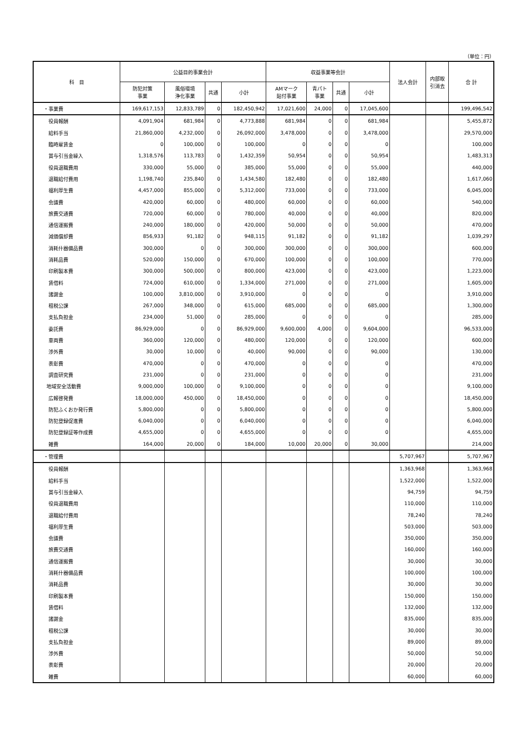（単位：円）
| 科 目 | 公益目的事業会計 | | | | 収益事業等会計 | | | | 法人会計 | 内部取 引消去 | 合 計 |
| --- | --- | --- | --- | --- | --- | --- | --- | --- | --- | --- | --- |
| | 防犯対策 事業 | 風俗環境 浄化事業 | 共通 | 小計 | AMマーク 貼付事業 | 青パト 事業 | 共通 | 小計 | | | |
| ・事業費 | 169,617,153 | 12,833,789 | 0 | 182,450,942 | 17,021,600 | 24,000 | 0 | 17,045,600 | | | 199,496,542 |
| 役員報酬 | 4,091,904 | 681,984 | 0 | 4,773,888 | 681,984 | 0 | 0 | 681,984 | | | 5,455,872 |
| 給料手当 | 21,860,000 | 4,232,000 | 0 | 26,092,000 | 3,478,000 | 0 | 0 | 3,478,000 | | | 29,570,000 |
| 臨時雇賃金 | 0 | 100,000 | 0 | 100,000 | 0 | 0 | 0 | 0 | | | 100,000 |
| 賞与引当金繰入 | 1,318,576 | 113,783 | 0 | 1,432,359 | 50,954 | 0 | 0 | 50,954 | | | 1,483,313 |
| 役員退職費用 | 330,000 | 55,000 | 0 | 385,000 | 55,000 | 0 | 0 | 55,000 | | | 440,000 |
| 退職給付費用 | 1,198,740 | 235,840 | 0 | 1,434,580 | 182,480 | 0 | 0 | 182,480 | | | 1,617,060 |
| 福利厚生費 | 4,457,000 | 855,000 | 0 | 5,312,000 | 733,000 | 0 | 0 | 733,000 | | | 6,045,000 |
| 会議費 | 420,000 | 60,000 | 0 | 480,000 | 60,000 | 0 | 0 | 60,000 | | | 540,000 |
| 旅費交通費 | 720,000 | 60,000 | 0 | 780,000 | 40,000 | 0 | 0 | 40,000 | | | 820,000 |
| 通信運搬費 | 240,000 | 180,000 | 0 | 420,000 | 50,000 | 0 | 0 | 50,000 | | | 470,000 |
| 減価償却費 | 856,933 | 91,182 | 0 | 948,115 | 91,182 | 0 | 0 | 91,182 | | | 1,039,297 |
| 消耗什器備品費 | 300,000 | 0 | 0 | 300,000 | 300,000 | 0 | 0 | 300,000 | | | 600,000 |
| 消耗品費 | 520,000 | 150,000 | 0 | 670,000 | 100,000 | 0 | 0 | 100,000 | | | 770,000 |
| 印刷製本費 | 300,000 | 500,000 | 0 | 800,000 | 423,000 | 0 | 0 | 423,000 | | | 1,223,000 |
| 賃借料 | 724,000 | 610,000 | 0 | 1,334,000 | 271,000 | 0 | 0 | 271,000 | | | 1,605,000 |
| 諸謝金 | 100,000 | 3,810,000 | 0 | 3,910,000 | 0 | 0 | 0 | 0 | | | 3,910,000 |
| 租税公課 | 267,000 | 348,000 | 0 | 615,000 | 685,000 | 0 | 0 | 685,000 | | | 1,300,000 |
| 支払負担金 | 234,000 | 51,000 | 0 | 285,000 | 0 | 0 | 0 | 0 | | | 285,000 |
| 委託費 | 86,929,000 | 0 | 0 | 86,929,000 | 9,600,000 | 4,000 | 0 | 9,604,000 | | | 96,533,000 |
| 車両費 | 360,000 | 120,000 | 0 | 480,000 | 120,000 | 0 | 0 | 120,000 | | | 600,000 |
| 渉外費 | 30,000 | 10,000 | 0 | 40,000 | 90,000 | 0 | 0 | 90,000 | | | 130,000 |
| 表彰費 | 470,000 | 0 | 0 | 470,000 | 0 | 0 | 0 | 0 | | | 470,000 |
| 調査研究費 | 231,000 | 0 | 0 | 231,000 | 0 | 0 | 0 | 0 | | | 231,000 |
| 地域安全活動費 | 9,000,000 | 100,000 | 0 | 9,100,000 | 0 | 0 | 0 | 0 | | | 9,100,000 |
| 広報啓発費 | 18,000,000 | 450,000 | 0 | 18,450,000 | 0 | 0 | 0 | 0 | | | 18,450,000 |
| 防犯ふくおか発行費 | 5,800,000 | 0 | 0 | 5,800,000 | 0 | 0 | 0 | 0 | | | 5,800,000 |
| 防犯登録促進費 | 6,040,000 | 0 | 0 | 6,040,000 | 0 | 0 | 0 | 0 | | | 6,040,000 |
| 防犯登録証等作成費 | 4,655,000 | 0 | 0 | 4,655,000 | 0 | 0 | 0 | 0 | | | 4,655,000 |
| 雑費 | 164,000 | 20,000 | 0 | 184,000 | 10,000 | 20,000 | 0 | 30,000 | | | 214,000 |
| ・管理費 | | | | | | | | | 5,707,967 | | 5,707,967 |
| 役員報酬 | | | | | | | | | 1,363,968 | | 1,363,968 |
| 給料手当 | | | | | | | | | 1,522,000 | | 1,522,000 |
| 賞与引当金繰入 | | | | | | | | | 94,759 | | 94,759 |
| 役員退職費用 | | | | | | | | | 110,000 | | 110,000 |
| 退職給付費用 | | | | | | | | | 78,240 | | 78,240 |
| 福利厚生費 | | | | | | | | | 503,000 | | 503,000 |
| 会議費 | | | | | | | | | 350,000 | | 350,000 |
| 旅費交通費 | | | | | | | | | 160,000 | | 160,000 |
| 通信運搬費 | | | | | | | | | 30,000 | | 30,000 |
| 消耗什器備品費 | | | | | | | | | 100,000 | | 100,000 |
| 消耗品費 | | | | | | | | | 30,000 | | 30,000 |
| 印刷製本費 | | | | | | | | | 150,000 | | 150,000 |
| 賃借料 | | | | | | | | | 132,000 | | 132,000 |
| 諸謝金 | | | | | | | | | 835,000 | | 835,000 |
| 租税公課 | | | | | | | | | 30,000 | | 30,000 |
| 支払負担金 | | | | | | | | | 89,000 | | 89,000 |
| 渉外費 | | | | | | | | | 50,000 | | 50,000 |
| 表彰費 | | | | | | | | | 20,000 | | 20,000 |
| 雑費 | | | | | | | | | 60,000 | | 60,000 |